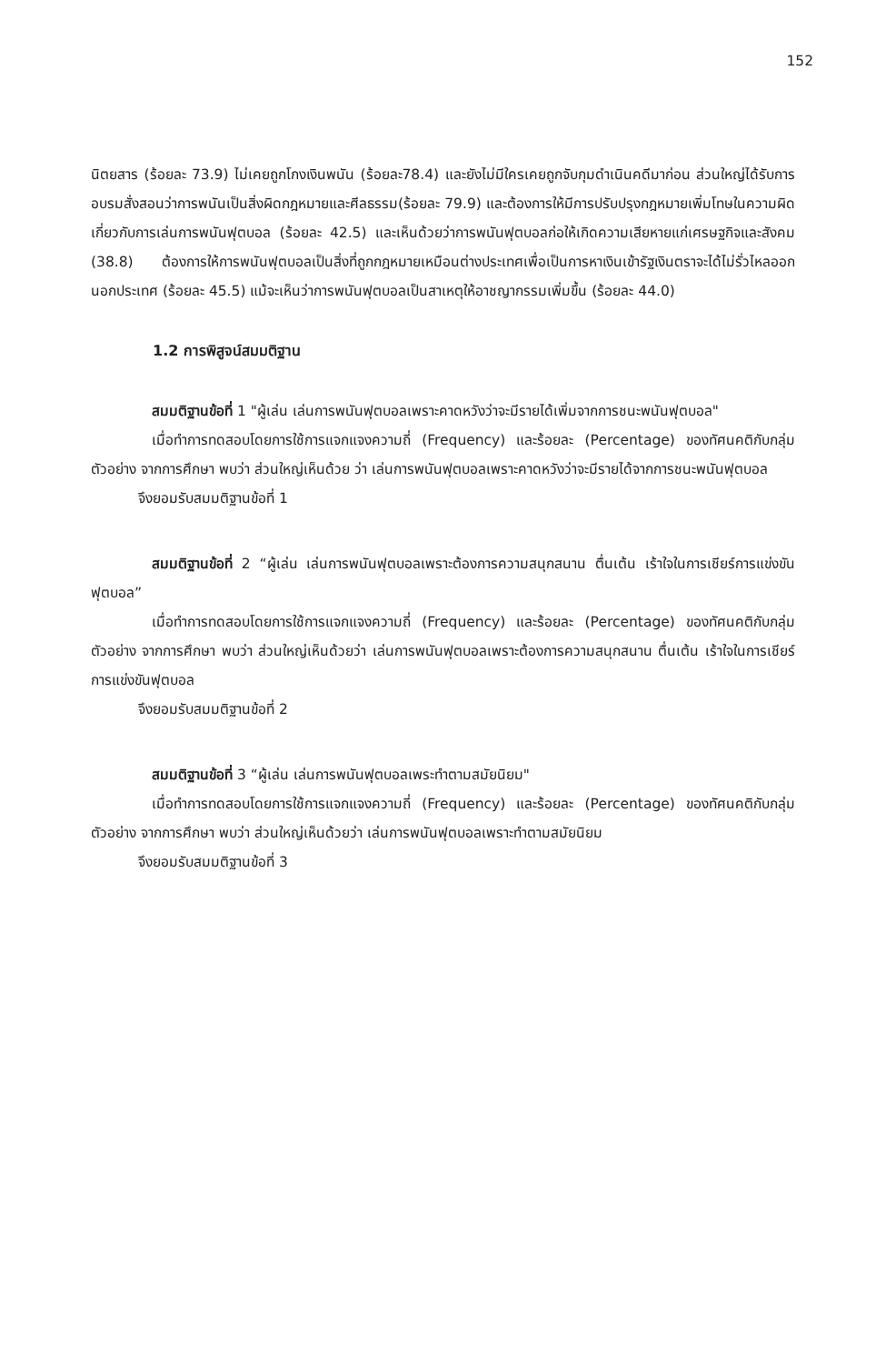152
นิตยสาร (ร้อยละ 73.9) ไม่เคยถูกโกงเงินพนัน (ร้อยละ78.4) และยังไม่มีใครเคยถูกจับกุมดำเนินคดีมาก่อน ส่วนใหญ่ได้รับการอบรมสั่งสอนว่าการพนันเป็นสิ่งผิดกฎหมายและศีลธรรม(ร้อยละ 79.9) และต้องการให้มีการปรับปรุงกฎหมายเพิ่มโทษในความผิดเกี่ยวกับการเล่นการพนันฟุตบอล (ร้อยละ 42.5) และเห็นด้วยว่าการพนันฟุตบอลก่อให้เกิดความเสียหายแก่เศรษฐกิจและสังคม (38.8) ต้องการให้การพนันฟุตบอลเป็นสิ่งที่ถูกกฎหมายเหมือนต่างประเทศเพื่อเป็นการหาเงินเข้ารัฐเงินตราจะได้ไม่รั่วไหลออกนอกประเทศ (ร้อยละ 45.5) แม้จะเห็นว่าการพนันฟุตบอลเป็นสาเหตุให้อาชญากรรมเพิ่มขึ้น (ร้อยละ 44.0)
1.2 การพิสูจน์สมมติฐาน
สมมติฐานข้อที่ 1 "ผู้เล่น เล่นการพนันฟุตบอลเพราะคาดหวังว่าจะมีรายได้เพิ่มจากการชนะพนันฟุตบอล"
เมื่อทำการทดสอบโดยการใช้การแจกแจงความถี่ (Frequency) และร้อยละ (Percentage) ของทัศนคติกับกลุ่มตัวอย่าง จากการศึกษา พบว่า ส่วนใหญ่เห็นด้วย ว่า เล่นการพนันฟุตบอลเพราะคาดหวังว่าจะมีรายได้จากการชนะพนันฟุตบอล
จึงยอมรับสมมติฐานข้อที่ 1
สมมติฐานข้อที่ 2 “ผู้เล่น เล่นการพนันฟุตบอลเพราะต้องการความสนุกสนาน ตื่นเต้น เร้าใจในการเชียร์การแข่งขันฟุตบอล”
เมื่อทำการทดสอบโดยการใช้การแจกแจงความถี่ (Frequency) และร้อยละ (Percentage) ของทัศนคติกับกลุ่มตัวอย่าง จากการศึกษา พบว่า ส่วนใหญ่เห็นด้วยว่า เล่นการพนันฟุตบอลเพราะต้องการความสนุกสนาน ตื่นเต้น เร้าใจในการเชียร์การแข่งขันฟุตบอล
จึงยอมรับสมมติฐานข้อที่ 2
สมมติฐานข้อที่ 3 “ผู้เล่น เล่นการพนันฟุตบอลเพระทำตามสมัยนิยม"
เมื่อทำการทดสอบโดยการใช้การแจกแจงความถี่ (Frequency) และร้อยละ (Percentage) ของทัศนคติกับกลุ่มตัวอย่าง จากการศึกษา พบว่า ส่วนใหญ่เห็นด้วยว่า เล่นการพนันฟุตบอลเพราะทำตามสมัยนิยม
จึงยอมรับสมมติฐานข้อที่ 3